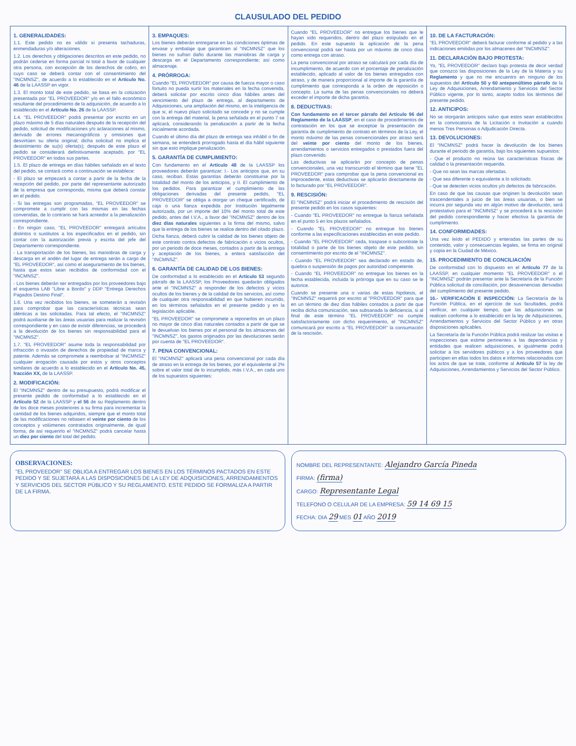CLAUSULADO DEL PEDIDO
1. GENERALIDADES:
1.1. Este pedido no es válido si presenta tachaduras, enmendaduras y/o alteraciones.
1.2. Los derechos y obligaciones descritos en este pedido, no podrán cederse en forma parcial ni total a favor de cualquier otra persona, con excepción de los derechos de cobro, en cuyo caso se deberá contar con el consentimiento del "INCMNSZ", de acuerdo a lo establecido en el Artículo No. 46 de la LAASSP en vigor.
1.3. El monto total de este pedido, se basa en la cotización presentada por "EL PROVEEDOR" y/o en el fallo económico resultante del procedimiento de la adquisición, de acuerdo a lo establecido en el Artículo No. 26 de la LAASSP.
1.4. "EL PROVEEDOR" podrá presentar por escrito en un plazo máximo de 5 días naturales después de la recepción del pedido, solicitud de modificaciones y/o aclaraciones al mismo, derivado de errores mecanográficos y omisiones que desvirtúen su oferta original; dicha solicitud no implica el desistimiento de su(s) oferta(s); después de este plazo el pedido se considerará definitivamente aceptado, por "EL PROVEEDOR" en todas sus partes.
1.5. El plazo de entrega en días hábiles señalado en el texto del pedido, se contará como a continuación se establece:
- El plazo se empezará a contar a partir de la fecha de la recepción del pedido, por parte del representante autorizado de la empresa que corresponda, misma que deberá constar en el pedido.
- Si las entregas son programadas, "EL PROVEEDOR" se compromete a cumplir con las mismas en las fechas convenidas, de lo contrario se hará acreedor a la penalización correspondiente.
- En ningún caso, "EL PROVEEDOR" entregará artículos distintos o sustitutos a los especificados en el pedido, sin contar con la autorización previa y escrita del jefe del Departamento correspondiente.
- La transportación de los bienes, las maniobras de carga y descarga en el andén del lugar de entrega serán a cargo de "EL PROVEEDOR", así como el aseguramiento de los bienes, hasta que estos sean recibidos de conformidad con el "INCMNSZ".
- Los bienes deberán ser entregados por los proveedores bajo el esquema LAB "Libre a Bordo" y DDP "Entrega Derechos Pagados Destino Final".
1.6. Una vez recibidos los bienes, se someterán a revisión para comprobar que las características técnicas sean idénticas a las solicitadas. Para tal efecto, el "INCMNSZ" podrá auxiliarse de las áreas usuarias para realizar la revisión correspondiente y en caso de existir diferencias, se procederá a la devolución de los bienes sin responsabilidad para el "INCMNSZ".
1.7. "EL PROVEEDOR" asume toda la responsabilidad por infracción o invasión de derechos de propiedad de marca y patente. Además se compromete a reembolsar al "INCMNSZ" cualquier erogación causada por estos y otros conceptos similares de acuerdo a lo establecido en el Artículo No. 45, fracción XX, de la LAASSP.
2. MODIFICACIÓN:
El "INCMNSZ" dentro de su presupuesto, podrá modificar el presente pedido de conformidad a lo establecido en el Artículo 52 de la LAASSP y el 56 de su Reglamento dentro de los doce meses posteriores a su firma para incrementar la cantidad de los bienes adquiridos, siempre que el monto total de las modificaciones no rebasen el veinte por ciento de los conceptos y volúmenes contratados originalmente, de igual forma, de así requerirlo el "INCMNSZ" podrá cancelar hasta un diez por ciento del total del pedido.
3. EMPAQUES:
Los bienes deberán entregarse en las condiciones óptimas de envase y embalaje que garanticen al "INCMNSZ" que los bienes no sufran daño durante las maniobras de carga y descarga en el Departamento correspondiente; así como almacenaje.
4. PRÓRROGA:
Cuando "EL PROVEEDOR" por causa de fuerza mayor o caso fortuito no pueda surtir los materiales en la fecha convenida, deberá solicitar por escrito cinco días hábiles antes del vencimiento del plazo de entrega, al departamento de Adquisiciones, una ampliación del mismo, en la inteligencia de que si, el nuevo plazo solicitado se concede y no se cumple con la entrega del material, la pena señalada en el punto 7 se aplicará, considerando la penalización a partir de la fecha inicialmente acordada.
Cuando el último día del plazo de entrega sea inhábil o fin de semana, se entenderá prorrogado hasta el día hábil siguiente sin que esto implique penalización.
5. GARANTÍA DE CUMPLIMIENTO:
Con fundamento en el Artículo 48 de la LAASSP los proveedores deberán garantizar: I.- Los anticipos que, en su caso, reciban. Estas garantías deberán constituirse por la totalidad del monto de los anticipos, y II. El cumplimiento de los pedidos. Para garantizar el cumplimiento de las obligaciones derivadas del presente pedido, "EL PROVEEDOR" se obliga a otorgar un cheque certificado, de caja o una fianza expedida por Institución legalmente autorizada, por un importe del 10% del monto total de este pedido, antes del I.V.A., a favor del "INCMNSZ" dentro de los diez días naturales siguientes a la firma del mismo, salvo que la entrega de los bienes se realice dentro del citado plazo.
Dicha fianza, deberá cubrir la calidad de los bienes objeto de este contrato contra defectos de fabricación o vicios ocultos, por un periodo de doce meses, contados a partir de la entrega y aceptación de los bienes, a entera satisfacción del "INCMNSZ".
6. GARANTÍA DE CALIDAD DE LOS BIENES:
De conformidad a lo establecido en el Artículo 53 segundo párrafo de la LAASSP, los Proveedores quedarán obligados ante el "INCMNSZ" a responder de los defectos y vicios ocultos de los bienes y de la calidad de los servicios, así como de cualquier otra responsabilidad en que hubieren incurrido, en los términos señalados en el presente pedido y en la legislación aplicable.
"EL PROVEEDOR" se compromete a reponerlos en un plazo no mayor de cinco días naturales contados a partir de que se le devuelvan los bienes por el personal de los almacenes del "INCMNSZ", los gastos originados por las devoluciones serán por cuenta de "EL PROVEEDOR".
7. PENA CONVENCIONAL:
El "INCMNSZ" aplicará una pena convencional por cada día de atraso en la entrega de los bienes, por el equivalente al 2% sobre el valor total de lo incumplido, más I.V.A., en cada uno de los supuestos siguientes:
Cuando "EL PROVEEDOR" no entregue los bienes que le hayan sido requeridos, dentro del plazo estipulado en el pedido. En este supuesto la aplicación de la pena convencional podrá ser hasta por un máximo de cinco días como entrega con atraso.
La pena convencional por atraso se calculará por cada día de incumplimiento, de acuerdo con el porcentaje de penalización establecido, aplicado al valor de los bienes entregados con atraso, y de manera proporcional al importe de la garantía de cumplimiento que corresponda a la orden de reposición o concepto. La suma de las penas convencionales no deberá exceder el importe de dicha garantía.
8. DEDUCTIVAS:
Con fundamento en el tercer párrafo del Artículo 96 del Reglamento de la LAASSP, en el caso de procedimientos de contratación en los que se exceptúe la presentación de garantía de cumplimiento de contrato en términos de la Ley, el monto máximo de las penas convencionales por atraso será del veinte por ciento del monto de los bienes, arrendamientos o servicios entregados o prestados fuera del plazo convenido.
Las deductivas se aplicarán por concepto de penas convencionales, una vez transcurrido el término que tiene "EL PROVEEDOR" para comprobar que la pena convencional es improcedente, estas deductivas se aplicarán directamente de lo facturado por "EL PROVEEDOR".
9. RESCISIÓN:
El "INCMNSZ" podrá iniciar el procedimiento de rescisión del presente pedido en los casos siguientes:
- Cuando "EL PROVEEDOR" no entregue la fianza señalada en el punto 5 en los plazos señalados.
- Cuando "EL PROVEEDOR" no entregue los bienes conforme a las especificaciones establecidas en este pedido.
- Cuando "EL PROVEEDOR" ceda, traspase o subcontrate la totalidad o parte de los bienes objeto de este pedido, sin consentimiento por escrito de el "INCMNSZ".
- Cuando "EL PROVEEDOR" sea declarado en estado de, quiebra o suspensión de pagos por autoridad competente.
- Cuando "EL PROVEEDOR" no entregue los bienes en la fecha establecida, incluida la prórroga que en su caso se le autorice.
Cuando se presente una o varias de estas hipótesis, el "INCMNSZ" requerirá por escrito al "PROVEEDOR" para que en un término de diez días hábiles contados a partir de que reciba dicha comunicación, sea subsanada la deficiencia, si al final de este término "EL PROVEEDOR" no cumple satisfactoriamente con dicho requerimiento, el "INCMNSZ" comunicará por escrito a "EL PROVEEDOR" la consumación de la rescisión.
10. DE LA FACTURACIÓN:
"EL PROVEEDOR" deberá facturar conforme al pedido y a las indicaciones emitidas por los almacenes del "INCMNSZ".
11. DECLARACIÓN BAJO PROTESTA:
Yo, "EL PROVEEDOR" declaro bajo protesta de decir verdad que conozco las disposiciones de la Ley de la Materia y su Reglamento y que no me encuentro en ninguno de los supuestos del Artículo 50 y 60 antepenúltimo párrafo de la Ley de Adquisiciones, Arrendamiento y Servicios del Sector Público vigente, por lo tanto, acepto todos los términos del presente pedido.
12. ANTICIPOS:
No se otorgarán anticipos salvo que estos sean establecidos en la convocatoria de la Licitación o Invitación a cuando menos Tres Personas o Adjudicación Directa.
13. DEVOLUCIONES:
El "INCMNSZ" podrá hacer la devolución de los bienes durante el periodo de garantía, bajo los siguientes supuestos:
- Que el producto no reúna las características físicas de calidad o la presentación requerida.
- Que no sean las marcas ofertadas.
- Que sea diferente o equivalente a lo solicitado.
- Que se detecten vicios ocultos y/o defectos de fabricación.
En caso de que las causas que originen la devolución sean trascendentales a juicio de las áreas usuarias, o bien se incurra por segunda vez en algún motivo de devolución, será protestativo para el "INCMNSZ" y se procederá a la rescisión del pedido correspondiente y hacer efectiva la garantía de cumplimiento.
14. CONFORMIDADES:
Una vez leído el PEDIDO y enteradas las partes de su contenido, valor y consecuencias legales, se firma en original y copia en la Ciudad de México.
15. PROCEDIMIENTO DE CONCILIACIÓN
De conformidad con lo dispuesto en el Artículo 77 de la LAASSP, en cualquier momento "EL PROVEEDOR" o el "INCMNSZ" podrán presentar ante la Secretaría de la Función Pública solicitud de conciliación, por desavenencias derivadas del cumplimiento del presente pedido.
16.- VERIFICACIÓN E INSPECCIÓN: La Secretaría de la Función Pública, en el ejercicio de sus facultades, podrá verificar, en cualquier tiempo, que las adquisiciones se realicen conforme a lo establecido en la ley de Adquisiciones, Arrendamientos y Servicios del Sector Público y en otras disposiciones aplicables.
La Secretaría de la Función Pública podrá realizar las visitas e inspecciones que estime pertinentes a las dependencias y entidades que realicen adquisiciones, e igualmente podrá solicitar a los servidores públicos y a los proveedores que participen en ellas todos los datos e informes relacionados con los actos de que se trate, conforme al Artículo 57 la ley de Adquisiciones, Arrendamientos y Servicios del Sector Público.
OBSERVACIONES:
"EL PROVEEDOR" SE OBLIGA A ENTREGAR LOS BIENES EN LOS TÉRMINOS PACTADOS EN ESTE PEDIDO Y SE SUJETARÁ A LAS DISPOSICIONES DE LA LEY DE ADQUISICIONES, ARRENDAMIENTOS Y SERVICIOS DEL SECTOR PÚBLICO Y SU REGLAMENTO. ESTE PEDIDO SE FORMALIZA A PARTIR DE LA FIRMA.
NOMBRE DEL REPRESENTANTE: Alejandro García Pineda
FIRMA: (firma)
CARGO: Representante Legal
TELEFONO O CELULAR DE LA EMPRESA: 59 14 69 15
FECHA: DIA 29 MES 01 AÑO 2019